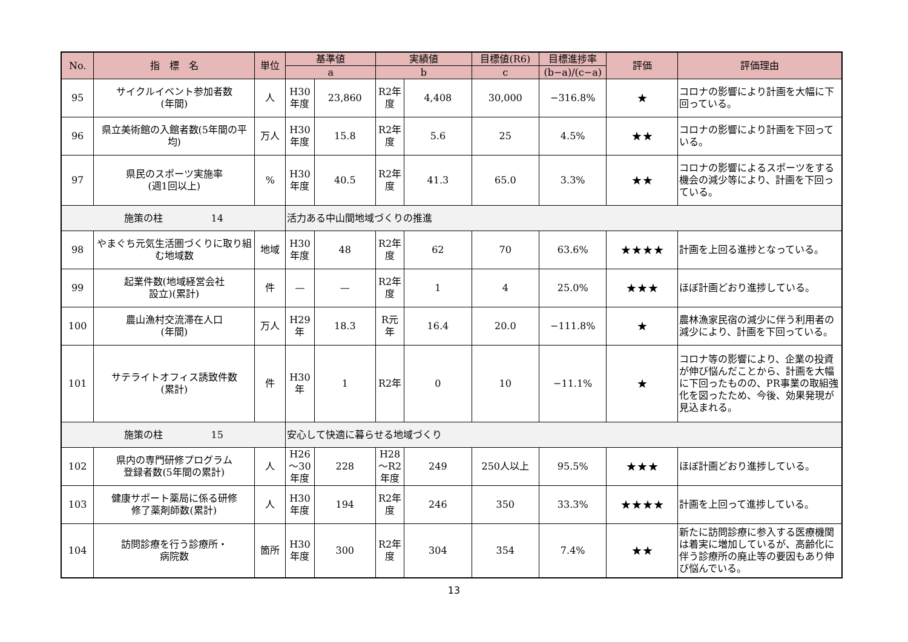| No. | 指 標 名 | 単位 | 基準値 | | 実績値 | | 目標値(R6) | 目標進捗率 | 評価 | 評価理由 |
| --- | --- | --- | --- | --- | --- | --- | --- | --- | --- | --- |
| | | | a | | b | | c | (b−a)/(c−a) | | |
| 95 | サイクルイベント参加者数 (年間) | 人 | H30 年度 | 23,860 | R2年 度 | 4,408 | 30,000 | −316.8% | ★ | コロナの影響により計画を大幅に下回っている。 |
| 96 | 県立美術館の入館者数(5年間の平均) | 万人 | H30 年度 | 15.8 | R2年 度 | 5.6 | 25 | 4.5% | ★★ | コロナの影響により計画を下回っている。 |
| 97 | 県民のスポーツ実施率 (週1回以上) | % | H30 年度 | 40.5 | R2年 度 | 41.3 | 65.0 | 3.3% | ★★ | コロナの影響によるスポーツをする機会の減少等により、計画を下回っている。 |
| 施策の柱 14 | | | 活力ある中山間地域づくりの推進 | | | | | | | |
| 98 | やまぐち元気生活圏づくりに取り組む地域数 | 地域 | H30 年度 | 48 | R2年 度 | 62 | 70 | 63.6% | ★★★★ | 計画を上回る進捗となっている。 |
| 99 | 起業件数(地域経営会社 設立)(累計) | 件 | — | — | R2年 度 | 1 | 4 | 25.0% | ★★★ | ほぼ計画どおり進捗している。 |
| 100 | 農山漁村交流滞在人口 (年間) | 万人 | H29 年 | 18.3 | R元 年 | 16.4 | 20.0 | −111.8% | ★ | 農林漁家民宿の減少に伴う利用者の減少により、計画を下回っている。 |
| 101 | サテライトオフィス誘致件数 (累計) | 件 | H30 年 | 1 | R2年 | 0 | 10 | −11.1% | ★ | コロナ等の影響により、企業の投資が伸び悩んだことから、計画を大幅に下回ったものの、PR事業の取組強化を図ったため、今後、効果発現が見込まれる。 |
| 施策の柱 15 | | | 安心して快適に暮らせる地域づくり | | | | | | | |
| 102 | 県内の専門研修プログラム 登録者数(5年間の累計) | 人 | H26 〜30 年度 | 228 | H28 〜R2 年度 | 249 | 250人以上 | 95.5% | ★★★ | ほぼ計画どおり進捗している。 |
| 103 | 健康サポート薬局に係る研修 修了薬剤師数(累計) | 人 | H30 年度 | 194 | R2年 度 | 246 | 350 | 33.3% | ★★★★ | 計画を上回って進捗している。 |
| 104 | 訪問診療を行う診療所・ 病院数 | 箇所 | H30 年度 | 300 | R2年 度 | 304 | 354 | 7.4% | ★★ | 新たに訪問診療に参入する医療機関は着実に増加しているが、高齢化に伴う診療所の廃止等の要因もあり伸び悩んでいる。 |
13